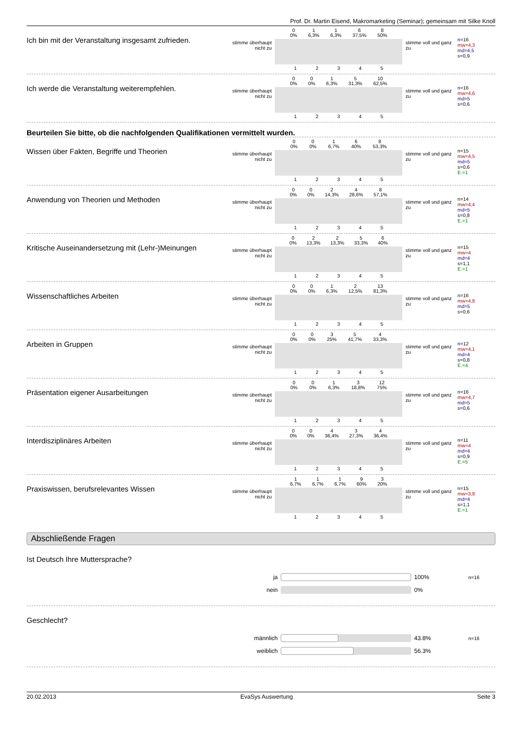Prof. Dr. Martin Eisend, Makromarketing (Seminar); gemeinsam mit Silke Knoll
Ich bin mit der Veranstaltung insgesamt zufrieden.
stimme überhaupt nicht zu
0
0% 1
6,3% 1
6,3% 6
37,5% 8
50%
1 2 3 4 5
stimme voll und ganz zu
n=16
mw=4,3
md=4,5
s=0,9
Ich werde die Veranstaltung weiterempfehlen.
stimme überhaupt nicht zu
0
0% 0
0% 1
6,3% 5
31,3% 10
62,5%
1 2 3 4 5
stimme voll und ganz zu
n=16
mw=4,6
md=5
s=0,6
Beurteilen Sie bitte, ob die nachfolgenden Qualifikationen vermittelt wurden.
Wissen über Fakten, Begriffe und Theorien
stimme überhaupt nicht zu
0
0% 0
0% 1
6,7% 6
40% 8
53,3%
1 2 3 4 5
stimme voll und ganz zu
n=15
mw=4,5
md=5
s=0,6
E.=1
Anwendung von Theorien und Methoden
stimme überhaupt nicht zu
0
0% 0
0% 2
14,3% 4
28,6% 8
57,1%
1 2 3 4 5
stimme voll und ganz zu
n=14
mw=4,4
md=5
s=0,8
E.=1
Kritische Auseinandersetzung mit (Lehr-)Meinungen
stimme überhaupt nicht zu
0
0% 2
13,3% 2
13,3% 5
33,3% 6
40%
1 2 3 4 5
stimme voll und ganz zu
n=15
mw=4
md=4
s=1,1
E.=1
Wissenschaftliches Arbeiten
stimme überhaupt nicht zu
0
0% 0
0% 1
6,3% 2
12,5% 13
81,3%
1 2 3 4 5
stimme voll und ganz zu
n=16
mw=4,8
md=5
s=0,6
Arbeiten in Gruppen
stimme überhaupt nicht zu
0
0% 0
0% 3
25% 5
41,7% 4
33,3%
1 2 3 4 5
stimme voll und ganz zu
n=12
mw=4,1
md=4
s=0,8
E.=4
Präsentation eigener Ausarbeitungen
stimme überhaupt nicht zu
0
0% 0
0% 1
6,3% 3
18,8% 12
75%
1 2 3 4 5
stimme voll und ganz zu
n=16
mw=4,7
md=5
s=0,6
Interdisziplinäres Arbeiten
stimme überhaupt nicht zu
0
0% 0
0% 4
36,4% 3
27,3% 4
36,4%
1 2 3 4 5
stimme voll und ganz zu
n=11
mw=4
md=4
s=0,9
E.=5
Praxiswissen, berufsrelevantes Wissen
stimme überhaupt nicht zu
1
6,7% 1
6,7% 1
6,7% 9
60% 3
20%
1 2 3 4 5
stimme voll und ganz zu
n=15
mw=3,8
md=4
s=1,1
E.=1
Abschließende Fragen
Ist Deutsch Ihre Muttersprache?
ja 100% n=16
nein 0%
Geschlecht?
männlich 43.8% n=16
weiblich 56.3%
20.02.2013 EvaSys Auswertung Seite 3